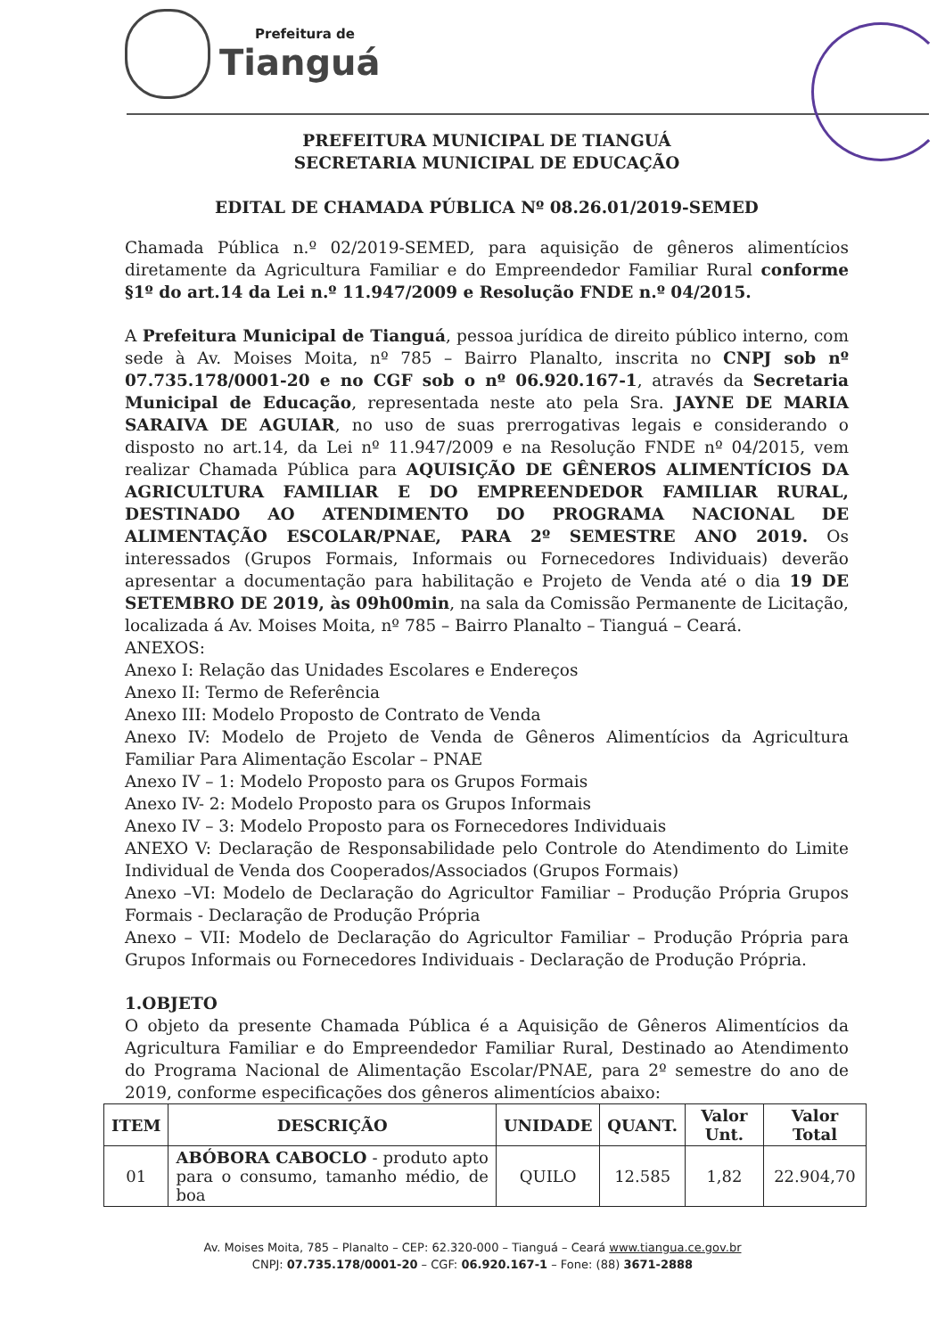Prefeitura de
Tianguá
PREFEITURA MUNICIPAL DE TIANGUÁ
SECRETARIA MUNICIPAL DE EDUCAÇÃO
EDITAL DE CHAMADA PÚBLICA Nº 08.26.01/2019-SEMED
Chamada Pública n.º 02/2019-SEMED, para aquisição de gêneros alimentícios diretamente da Agricultura Familiar e do Empreendedor Familiar Rural conforme §1º do art.14 da Lei n.º 11.947/2009 e Resolução FNDE n.º 04/2015.
A Prefeitura Municipal de Tianguá, pessoa jurídica de direito público interno, com sede à Av. Moises Moita, nº 785 – Bairro Planalto, inscrita no CNPJ sob nº 07.735.178/0001-20 e no CGF sob o nº 06.920.167-1, através da Secretaria Municipal de Educação, representada neste ato pela Sra. JAYNE DE MARIA SARAIVA DE AGUIAR, no uso de suas prerrogativas legais e considerando o disposto no art.14, da Lei nº 11.947/2009 e na Resolução FNDE nº 04/2015, vem realizar Chamada Pública para AQUISIÇÃO DE GÊNEROS ALIMENTÍCIOS DA AGRICULTURA FAMILIAR E DO EMPREENDEDOR FAMILIAR RURAL, DESTINADO AO ATENDIMENTO DO PROGRAMA NACIONAL DE ALIMENTAÇÃO ESCOLAR/PNAE, PARA 2º SEMESTRE ANO 2019. Os interessados (Grupos Formais, Informais ou Fornecedores Individuais) deverão apresentar a documentação para habilitação e Projeto de Venda até o dia 19 DE SETEMBRO DE 2019, às 09h00min, na sala da Comissão Permanente de Licitação, localizada á Av. Moises Moita, nº 785 – Bairro Planalto – Tianguá – Ceará.
ANEXOS:
Anexo I: Relação das Unidades Escolares e Endereços
Anexo II: Termo de Referência
Anexo III: Modelo Proposto de Contrato de Venda
Anexo IV: Modelo de Projeto de Venda de Gêneros Alimentícios da Agricultura Familiar Para Alimentação Escolar – PNAE
Anexo IV – 1: Modelo Proposto para os Grupos Formais
Anexo IV- 2: Modelo Proposto para os Grupos Informais
Anexo IV – 3: Modelo Proposto para os Fornecedores Individuais
ANEXO V: Declaração de Responsabilidade pelo Controle do Atendimento do Limite Individual de Venda dos Cooperados/Associados (Grupos Formais)
Anexo –VI: Modelo de Declaração do Agricultor Familiar – Produção Própria Grupos Formais - Declaração de Produção Própria
Anexo – VII: Modelo de Declaração do Agricultor Familiar – Produção Própria para Grupos Informais ou Fornecedores Individuais - Declaração de Produção Própria.
1.OBJETO
O objeto da presente Chamada Pública é a Aquisição de Gêneros Alimentícios da Agricultura Familiar e do Empreendedor Familiar Rural, Destinado ao Atendimento do Programa Nacional de Alimentação Escolar/PNAE, para 2º semestre do ano de 2019, conforme especificações dos gêneros alimentícios abaixo:
| ITEM | DESCRIÇÃO | UNIDADE | QUANT. | Valor Unt. | Valor Total |
| --- | --- | --- | --- | --- | --- |
| 01 | ABÓBORA CABOCLO - produto apto para o consumo, tamanho médio, de boa | QUILO | 12.585 | 1,82 | 22.904,70 |
Av. Moises Moita, 785 – Planalto – CEP: 62.320-000 – Tianguá – Ceará www.tiangua.ce.gov.br
CNPJ: 07.735.178/0001-20 – CGF: 06.920.167-1 – Fone: (88) 3671-2888